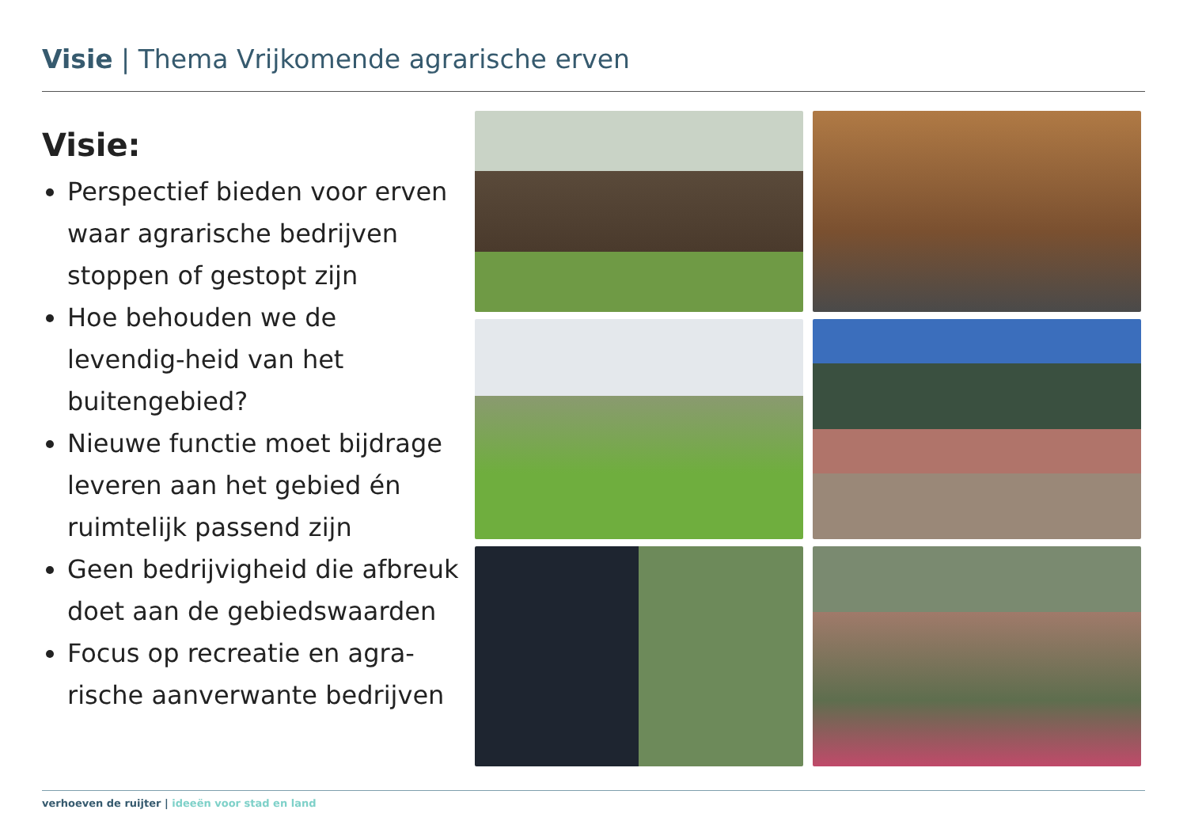Visie | Thema Vrijkomende agrarische erven
Visie:
Perspectief bieden voor erven waar agrarische bedrijven stoppen of gestopt zijn
Hoe behouden we de levendig-heid van het buitengebied?
Nieuwe functie moet bijdrage leveren aan het gebied én ruimtelijk passend zijn
Geen bedrijvigheid die afbreuk doet aan de gebiedswaarden
Focus op recreatie en agra-rische aanverwante bedrijven
verhoeven de ruijter | ideeën voor stad en land